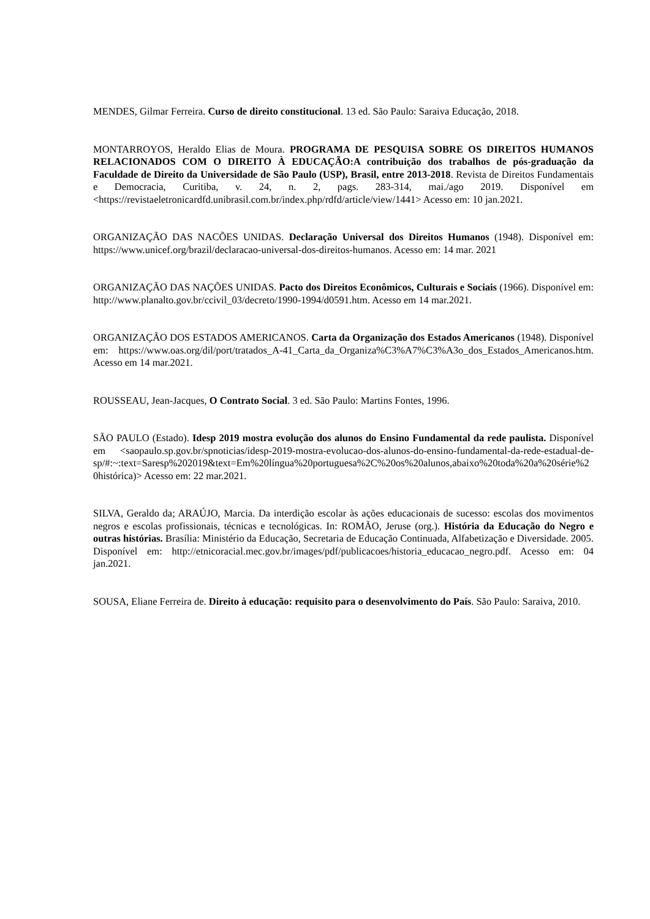MENDES, Gilmar Ferreira. Curso de direito constitucional. 13 ed. São Paulo: Saraiva Educação, 2018.
MONTARROYOS, Heraldo Elias de Moura. PROGRAMA DE PESQUISA SOBRE OS DIREITOS HUMANOS RELACIONADOS COM O DIREITO À EDUCAÇÃO:A contribuição dos trabalhos de pós-graduação da Faculdade de Direito da Universidade de São Paulo (USP), Brasil, entre 2013-2018. Revista de Direitos Fundamentais e Democracia, Curitiba, v. 24, n. 2, pags. 283-314, mai./ago 2019. Disponível em <https://revistaeletronicardfd.unibrasil.com.br/index.php/rdfd/article/view/1441> Acesso em: 10 jan.2021.
ORGANIZAÇÃO DAS NACÕES UNIDAS. Declaração Universal dos Direitos Humanos (1948). Disponível em: https://www.unicef.org/brazil/declaracao-universal-dos-direitos-humanos. Acesso em: 14 mar. 2021
ORGANIZAÇÃO DAS NAÇÕES UNIDAS. Pacto dos Direitos Econômicos, Culturais e Sociais (1966). Disponível em: http://www.planalto.gov.br/ccivil_03/decreto/1990-1994/d0591.htm. Acesso em 14 mar.2021.
ORGANIZAÇÃO DOS ESTADOS AMERICANOS. Carta da Organização dos Estados Americanos (1948). Disponível em: https://www.oas.org/dil/port/tratados_A-41_Carta_da_Organiza%C3%A7%C3%A3o_dos_Estados_Americanos.htm. Acesso em 14 mar.2021.
ROUSSEAU, Jean-Jacques, O Contrato Social. 3 ed. São Paulo: Martins Fontes, 1996.
SÃO PAULO (Estado). Idesp 2019 mostra evolução dos alunos do Ensino Fundamental da rede paulista. Disponível em <saopaulo.sp.gov.br/spnoticias/idesp-2019-mostra-evolucao-dos-alunos-do-ensino-fundamental-da-rede-estadual-de-sp/#:~:text=Saresp%202019&text=Em%20língua%20portuguesa%2C%20os%20alunos,abaixo%20toda%20a%20série%20histórica)> Acesso em: 22 mar.2021.
SILVA, Geraldo da; ARAÚJO, Marcia. Da interdição escolar às ações educacionais de sucesso: escolas dos movimentos negros e escolas profissionais, técnicas e tecnológicas. In: ROMÃO, Jeruse (org.). História da Educação do Negro e outras histórias. Brasília: Ministério da Educação, Secretaria de Educação Continuada, Alfabetização e Diversidade. 2005. Disponível em: http://etnicoracial.mec.gov.br/images/pdf/publicacoes/historia_educacao_negro.pdf. Acesso em: 04 jan.2021.
SOUSA, Eliane Ferreira de. Direito à educação: requisito para o desenvolvimento do País. São Paulo: Saraiva, 2010.